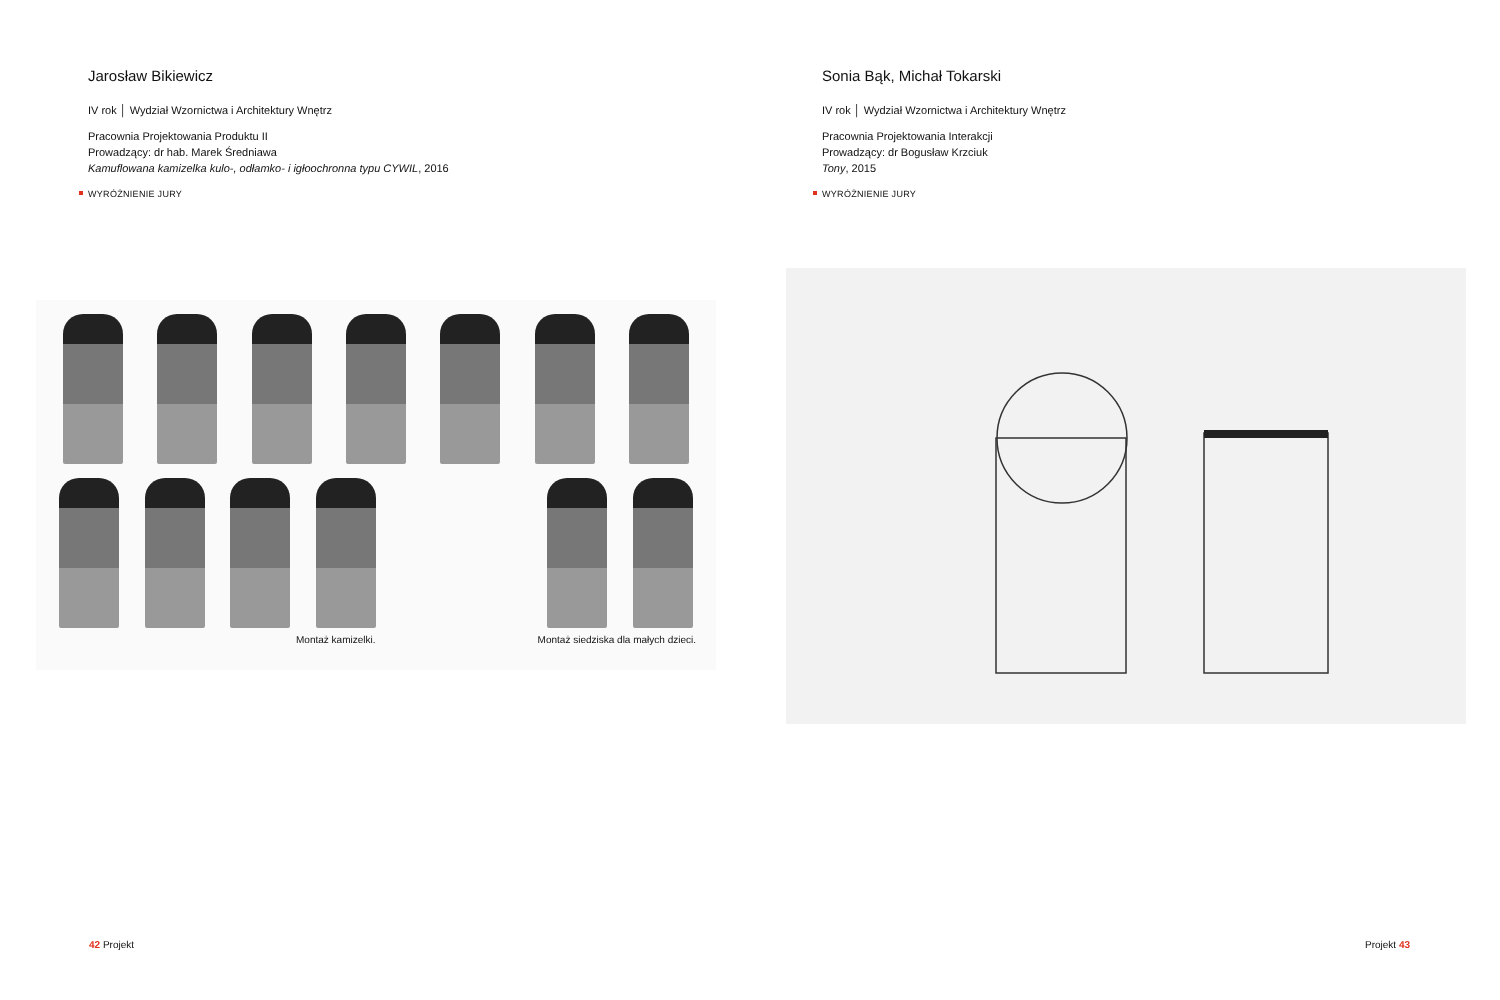Jarosław Bikiewicz
IV rok │ Wydział Wzornictwa i Architektury Wnętrz
Pracownia Projektowania Produktu II
Prowadzący: dr hab. Marek Średniawa
Kamuflowana kamizelka kulo-, odłamko- i igłoochronna typu CYWIL, 2016
WYRÓŻNIENIE JURY
Montaż kamizelki. Montaż siedziska dla małych dzieci.
42 Projekt
Sonia Bąk, Michał Tokarski
IV rok │ Wydział Wzornictwa i Architektury Wnętrz
Pracownia Projektowania Interakcji
Prowadzący: dr Bogusław Krzciuk
Tony, 2015
WYRÓŻNIENIE JURY
Projekt 43